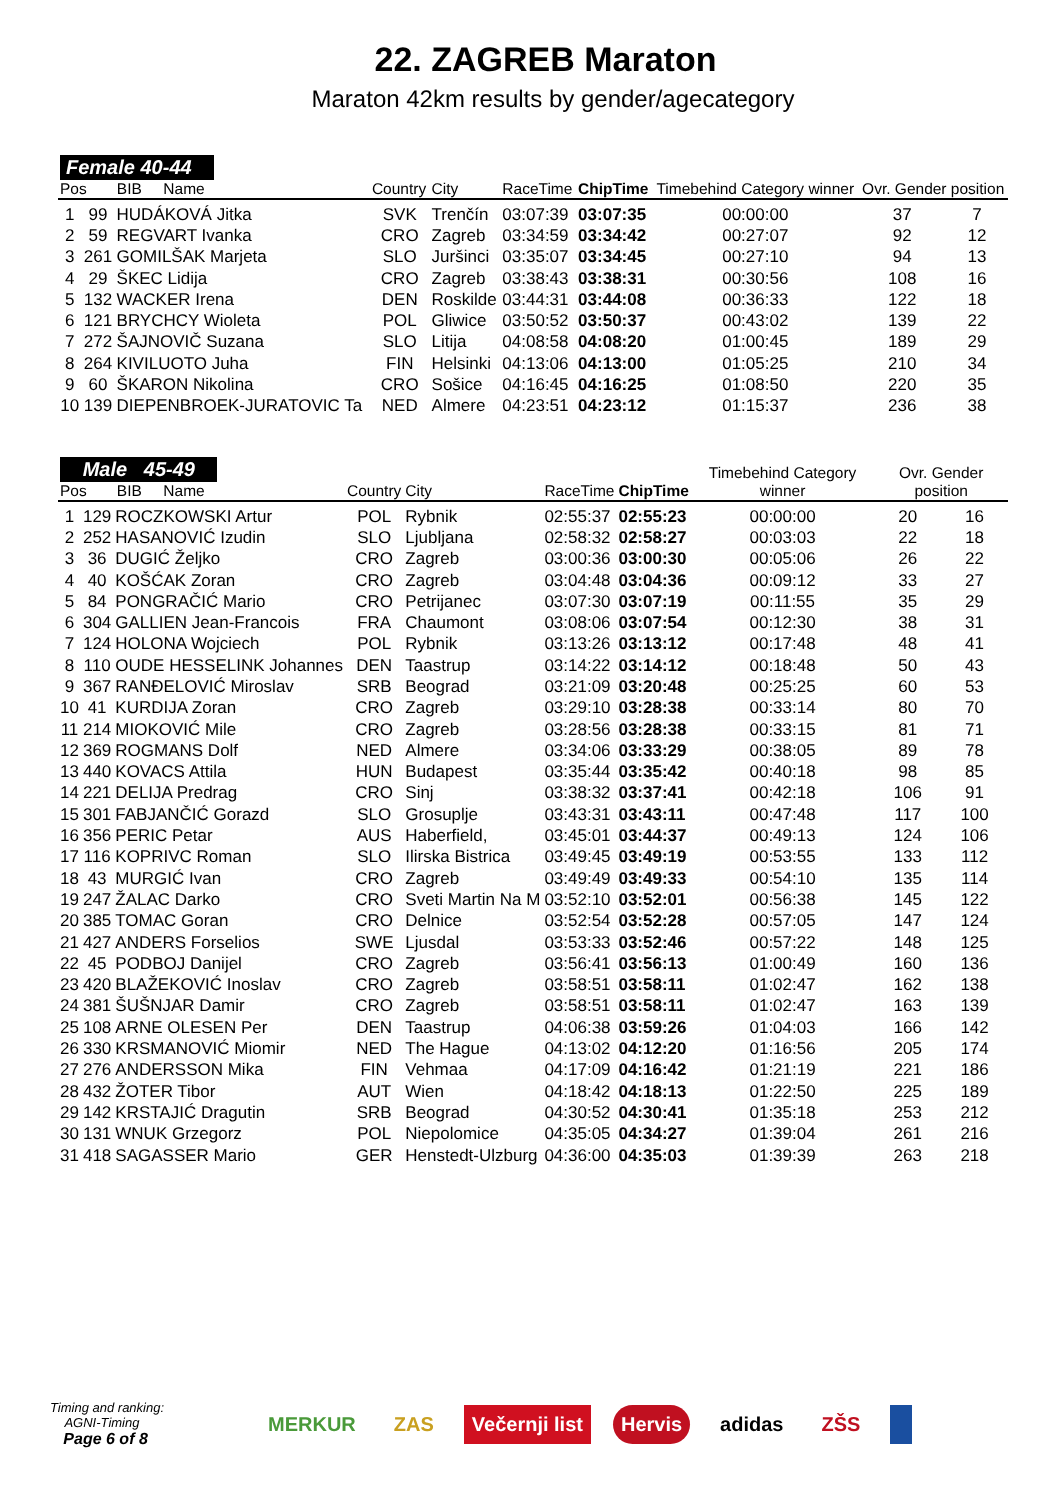22. ZAGREB Maraton
Maraton 42km results by gender/agecategory
| Female 40-44 Pos BIB Name | | | Country | City | RaceTime | ChipTime | Timebehind Category winner | Ovr. Gender position | |
| --- | --- | --- | --- | --- | --- | --- | --- | --- | --- |
| 1 | 99 | HUDÁKOVÁ Jitka | SVK | Trenčín | 03:07:39 | 03:07:35 | 00:00:00 | 37 | 7 |
| 2 | 59 | REGVART Ivanka | CRO | Zagreb | 03:34:59 | 03:34:42 | 00:27:07 | 92 | 12 |
| 3 | 261 | GOMILŠAK Marjeta | SLO | Juršinci | 03:35:07 | 03:34:45 | 00:27:10 | 94 | 13 |
| 4 | 29 | ŠKEC Lidija | CRO | Zagreb | 03:38:43 | 03:38:31 | 00:30:56 | 108 | 16 |
| 5 | 132 | WACKER Irena | DEN | Roskilde | 03:44:31 | 03:44:08 | 00:36:33 | 122 | 18 |
| 6 | 121 | BRYCHCY Wioleta | POL | Gliwice | 03:50:52 | 03:50:37 | 00:43:02 | 139 | 22 |
| 7 | 272 | ŠAJNOVIČ Suzana | SLO | Litija | 04:08:58 | 04:08:20 | 01:00:45 | 189 | 29 |
| 8 | 264 | KIVILUOTO Juha | FIN | Helsinki | 04:13:06 | 04:13:00 | 01:05:25 | 210 | 34 |
| 9 | 60 | ŠKARON Nikolina | CRO | Sošice | 04:16:45 | 04:16:25 | 01:08:50 | 220 | 35 |
| 10 | 139 | DIEPENBROEK-JURATOVIC Ta | NED | Almere | 04:23:51 | 04:23:12 | 01:15:37 | 236 | 38 |
| Male 45-49 Pos BIB Name | | | Country | City | RaceTime | ChipTime | Timebehind Category winner | Ovr. Gender position | |
| --- | --- | --- | --- | --- | --- | --- | --- | --- | --- |
| 1 | 129 | ROCZKOWSKI Artur | POL | Rybnik | 02:55:37 | 02:55:23 | 00:00:00 | 20 | 16 |
| 2 | 252 | HASANOVIĆ Izudin | SLO | Ljubljana | 02:58:32 | 02:58:27 | 00:03:03 | 22 | 18 |
| 3 | 36 | DUGIĆ Željko | CRO | Zagreb | 03:00:36 | 03:00:30 | 00:05:06 | 26 | 22 |
| 4 | 40 | KOŠĆAK Zoran | CRO | Zagreb | 03:04:48 | 03:04:36 | 00:09:12 | 33 | 27 |
| 5 | 84 | PONGRAČIĆ Mario | CRO | Petrijanec | 03:07:30 | 03:07:19 | 00:11:55 | 35 | 29 |
| 6 | 304 | GALLIEN Jean-Francois | FRA | Chaumont | 03:08:06 | 03:07:54 | 00:12:30 | 38 | 31 |
| 7 | 124 | HOLONA Wojciech | POL | Rybnik | 03:13:26 | 03:13:12 | 00:17:48 | 48 | 41 |
| 8 | 110 | OUDE HESSELINK Johannes | DEN | Taastrup | 03:14:22 | 03:14:12 | 00:18:48 | 50 | 43 |
| 9 | 367 | RANĐELOVIĆ Miroslav | SRB | Beograd | 03:21:09 | 03:20:48 | 00:25:25 | 60 | 53 |
| 10 | 41 | KURDIJA Zoran | CRO | Zagreb | 03:29:10 | 03:28:38 | 00:33:14 | 80 | 70 |
| 11 | 214 | MIOKOVIĆ Mile | CRO | Zagreb | 03:28:56 | 03:28:38 | 00:33:15 | 81 | 71 |
| 12 | 369 | ROGMANS Dolf | NED | Almere | 03:34:06 | 03:33:29 | 00:38:05 | 89 | 78 |
| 13 | 440 | KOVACS Attila | HUN | Budapest | 03:35:44 | 03:35:42 | 00:40:18 | 98 | 85 |
| 14 | 221 | DELIJA Predrag | CRO | Sinj | 03:38:32 | 03:37:41 | 00:42:18 | 106 | 91 |
| 15 | 301 | FABJANČIĆ Gorazd | SLO | Grosuplje | 03:43:31 | 03:43:11 | 00:47:48 | 117 | 100 |
| 16 | 356 | PERIC Petar | AUS | Haberfield, | 03:45:01 | 03:44:37 | 00:49:13 | 124 | 106 |
| 17 | 116 | KOPRIVC Roman | SLO | Ilirska Bistrica | 03:49:45 | 03:49:19 | 00:53:55 | 133 | 112 |
| 18 | 43 | MURGIĆ Ivan | CRO | Zagreb | 03:49:49 | 03:49:33 | 00:54:10 | 135 | 114 |
| 19 | 247 | ŽALAC Darko | CRO | Sveti Martin Na M | 03:52:10 | 03:52:01 | 00:56:38 | 145 | 122 |
| 20 | 385 | TOMAC Goran | CRO | Delnice | 03:52:54 | 03:52:28 | 00:57:05 | 147 | 124 |
| 21 | 427 | ANDERS Forselios | SWE | Ljusdal | 03:53:33 | 03:52:46 | 00:57:22 | 148 | 125 |
| 22 | 45 | PODBOJ Danijel | CRO | Zagreb | 03:56:41 | 03:56:13 | 01:00:49 | 160 | 136 |
| 23 | 420 | BLAŽEKOVIĆ Inoslav | CRO | Zagreb | 03:58:51 | 03:58:11 | 01:02:47 | 162 | 138 |
| 24 | 381 | ŠUŠNJAR Damir | CRO | Zagreb | 03:58:51 | 03:58:11 | 01:02:47 | 163 | 139 |
| 25 | 108 | ARNE OLESEN Per | DEN | Taastrup | 04:06:38 | 03:59:26 | 01:04:03 | 166 | 142 |
| 26 | 330 | KRSMANOVIĆ Miomir | NED | The Hague | 04:13:02 | 04:12:20 | 01:16:56 | 205 | 174 |
| 27 | 276 | ANDERSSON Mika | FIN | Vehmaa | 04:17:09 | 04:16:42 | 01:21:19 | 221 | 186 |
| 28 | 432 | ŽOTER Tibor | AUT | Wien | 04:18:42 | 04:18:13 | 01:22:50 | 225 | 189 |
| 29 | 142 | KRSTAJIĆ Dragutin | SRB | Beograd | 04:30:52 | 04:30:41 | 01:35:18 | 253 | 212 |
| 30 | 131 | WNUK Grzegorz | POL | Niepolomice | 04:35:05 | 04:34:27 | 01:39:04 | 261 | 216 |
| 31 | 418 | SAGASSER Mario | GER | Henstedt-Ulzburg | 04:36:00 | 04:35:03 | 01:39:39 | 263 | 218 |
Timing and ranking:
AGNI-Timing
Page 6 of 8
MERKUR ZAS Večernji list Hervis adidas ZŠS